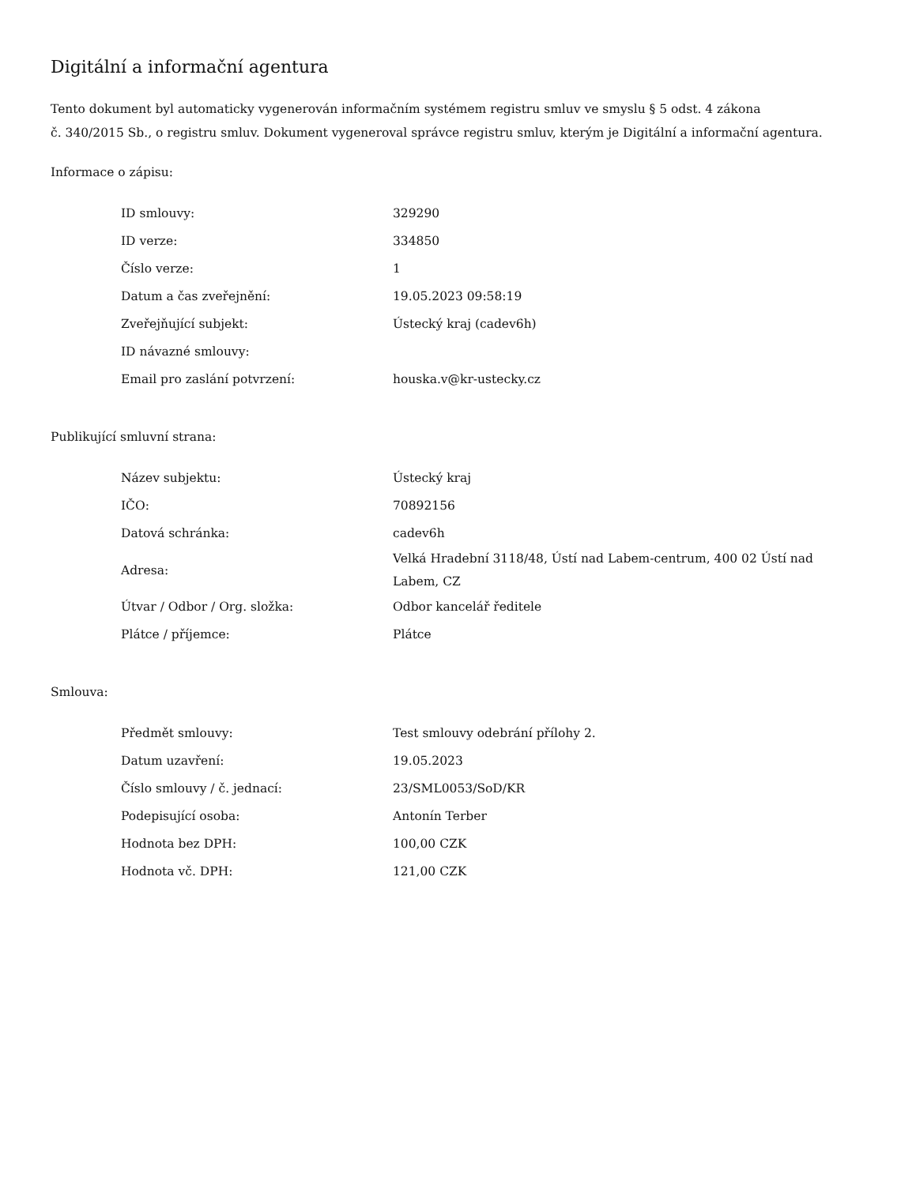Digitální a informační agentura
Tento dokument byl automaticky vygenerován informačním systémem registru smluv ve smyslu § 5 odst. 4 zákona
č. 340/2015 Sb., o registru smluv. Dokument vygeneroval správce registru smluv, kterým je Digitální a informační agentura.
Informace o zápisu:
| ID smlouvy: | 329290 |
| ID verze: | 334850 |
| Číslo verze: | 1 |
| Datum a čas zveřejnění: | 19.05.2023 09:58:19 |
| Zveřejňující subjekt: | Ústecký kraj (cadev6h) |
| ID návazné smlouvy: | |
| Email pro zaslání potvrzení: | houska.v@kr-ustecky.cz |
Publikující smluvní strana:
| Název subjektu: | Ústecký kraj |
| IČO: | 70892156 |
| Datová schránka: | cadev6h |
| Adresa: | Velká Hradební 3118/48, Ústí nad Labem-centrum, 400 02 Ústí nad Labem, CZ |
| Útvar / Odbor / Org. složka: | Odbor kancelář ředitele |
| Plátce / příjemce: | Plátce |
Smlouva:
| Předmět smlouvy: | Test smlouvy odebrání přílohy 2. |
| Datum uzavření: | 19.05.2023 |
| Číslo smlouvy / č. jednací: | 23/SML0053/SoD/KR |
| Podepisující osoba: | Antonín Terber |
| Hodnota bez DPH: | 100,00 CZK |
| Hodnota vč. DPH: | 121,00 CZK |